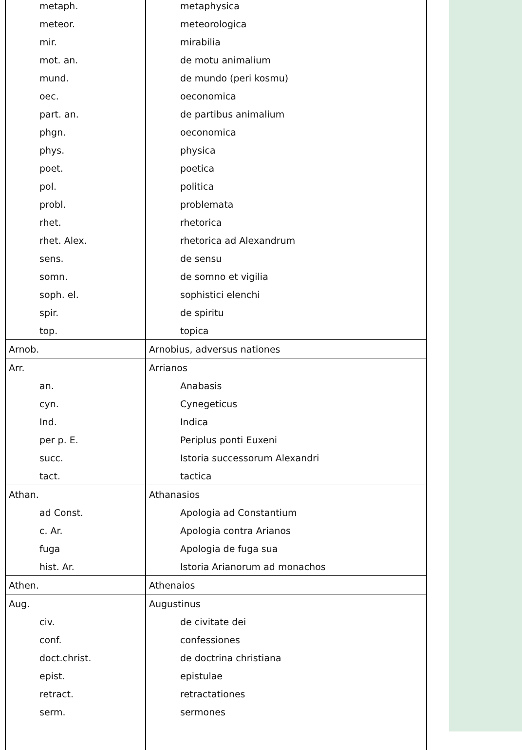| metaph. | metaphysica |
| meteor. | meteorologica |
| mir. | mirabilia |
| mot. an. | de motu animalium |
| mund. | de mundo (peri kosmu) |
| oec. | oeconomica |
| part. an. | de partibus animalium |
| phgn. | oeconomica |
| phys. | physica |
| poet. | poetica |
| pol. | politica |
| probl. | problemata |
| rhet. | rhetorica |
| rhet. Alex. | rhetorica ad Alexandrum |
| sens. | de sensu |
| somn. | de somno et vigilia |
| soph. el. | sophistici elenchi |
| spir. | de spiritu |
| top. | topica |
| Arnob. | Arnobius, adversus nationes |
| Arr. | Arrianos |
| an. | Anabasis |
| cyn. | Cynegeticus |
| Ind. | Indica |
| per p. E. | Periplus ponti Euxeni |
| succ. | Istoria successorum Alexandri |
| tact. | tactica |
| Athan. | Athanasios |
| ad Const. | Apologia ad Constantium |
| c. Ar. | Apologia contra Arianos |
| fuga | Apologia de fuga sua |
| hist. Ar. | Istoria Arianorum ad monachos |
| Athen. | Athenaios |
| Aug. | Augustinus |
| civ. | de civitate dei |
| conf. | confessiones |
| doct.christ. | de doctrina christiana |
| epist. | epistulae |
| retract. | retractationes |
| serm. | sermones |